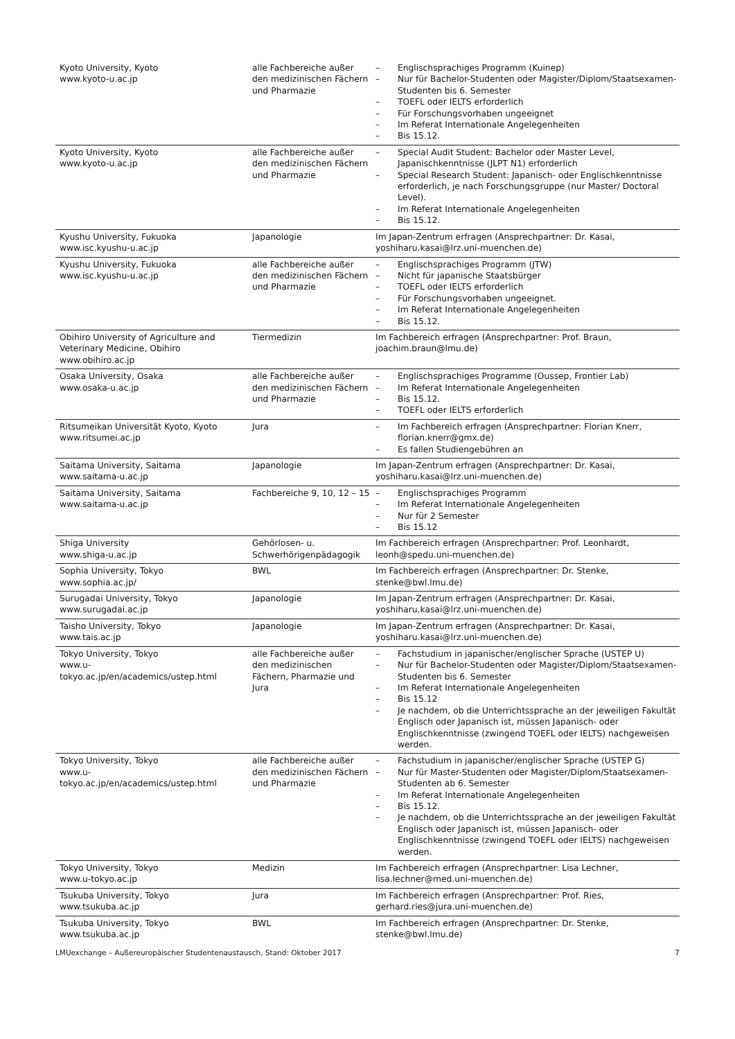| Kyoto University, Kyoto www.kyoto-u.ac.jp | alle Fachbereiche außer den medizinischen Fächern und Pharmazie | – Englischsprachiges Programm (Kuinep) – Nur für Bachelor-Studenten oder Magister/Diplom/Staatsexamen-Studenten bis 6. Semester – TOEFL oder IELTS erforderlich – Für Forschungsvorhaben ungeeignet – Im Referat Internationale Angelegenheiten – Bis 15.12. |
| Kyoto University, Kyoto www.kyoto-u.ac.jp | alle Fachbereiche außer den medizinischen Fächern und Pharmazie | – Special Audit Student: Bachelor oder Master Level, Japanischkenntnisse (JLPT N1) erforderlich – Special Research Student: Japanisch- oder Englischkenntnisse erforderlich, je nach Forschungsgruppe (nur Master/ Doctoral Level). – Im Referat Internationale Angelegenheiten – Bis 15.12. |
| Kyushu University, Fukuoka www.isc.kyushu-u.ac.jp | Japanologie | Im Japan-Zentrum erfragen (Ansprechpartner: Dr. Kasai, yoshiharu.kasai@lrz.uni-muenchen.de) |
| Kyushu University, Fukuoka www.isc.kyushu-u.ac.jp | alle Fachbereiche außer den medizinischen Fächern und Pharmazie | – Englischsprachiges Programm (JTW) – Nicht für japanische Staatsbürger – TOEFL oder IELTS erforderlich – Für Forschungsvorhaben ungeeignet. – Im Referat Internationale Angelegenheiten – Bis 15.12. |
| Obihiro University of Agriculture and Veterinary Medicine, Obihiro www.obihiro.ac.jp | Tiermedizin | Im Fachbereich erfragen (Ansprechpartner: Prof. Braun, joachim.braun@lmu.de) |
| Osaka University, Osaka www.osaka-u.ac.jp | alle Fachbereiche außer den medizinischen Fächern und Pharmazie | – Englischsprachiges Programme (Oussep, Frontier Lab) – Im Referat Internationale Angelegenheiten – Bis 15.12. – TOEFL oder IELTS erforderlich |
| Ritsumeikan Universität Kyoto, Kyoto www.ritsumei.ac.jp | Jura | – Im Fachbereich erfragen (Ansprechpartner: Florian Knerr, florian.knerr@gmx.de) – Es fallen Studiengebühren an |
| Saitama University, Saitama www.saitama-u.ac.jp | Japanologie | Im Japan-Zentrum erfragen (Ansprechpartner: Dr. Kasai, yoshiharu.kasai@lrz.uni-muenchen.de) |
| Saitama University, Saitama www.saitama-u.ac.jp | Fachbereiche 9, 10, 12 – 15 | – Englischsprachiges Programm – Im Referat Internationale Angelegenheiten – Nur für 2 Semester – Bis 15.12 |
| Shiga University www.shiga-u.ac.jp | Gehörlosen- u. Schwerhörigenpädagogik | Im Fachbereich erfragen (Ansprechpartner: Prof. Leonhardt, leonh@spedu.uni-muenchen.de) |
| Sophia University, Tokyo www.sophia.ac.jp/ | BWL | Im Fachbereich erfragen (Ansprechpartner: Dr. Stenke, stenke@bwl.lmu.de) |
| Surugadai University, Tokyo www.surugadai.ac.jp | Japanologie | Im Japan-Zentrum erfragen (Ansprechpartner: Dr. Kasai, yoshiharu.kasai@lrz.uni-muenchen.de) |
| Taisho University, Tokyo www.tais.ac.jp | Japanologie | Im Japan-Zentrum erfragen (Ansprechpartner: Dr. Kasai, yoshiharu.kasai@lrz.uni-muenchen.de) |
| Tokyo University, Tokyo www.u- tokyo.ac.jp/en/academics/ustep.html | alle Fachbereiche außer den medizinischen Fächern, Pharmazie und Jura | – Fachstudium in japanischer/englischer Sprache (USTEP U) – Nur für Bachelor-Studenten oder Magister/Diplom/Staatsexamen-Studenten bis 6. Semester – Im Referat Internationale Angelegenheiten – Bis 15.12 – Je nachdem, ob die Unterrichtssprache an der jeweiligen Fakultät Englisch oder Japanisch ist, müssen Japanisch- oder Englischkenntnisse (zwingend TOEFL oder IELTS) nachgeweisen werden. |
| Tokyo University, Tokyo www.u- tokyo.ac.jp/en/academics/ustep.html | alle Fachbereiche außer den medizinischen Fächern und Pharmazie | – Fachstudium in japanischer/englischer Sprache (USTEP G) – Nur für Master-Studenten oder Magister/Diplom/Staatsexamen-Studenten ab 6. Semester – Im Referat Internationale Angelegenheiten – Bis 15.12. – Je nachdem, ob die Unterrichtssprache an der jeweiligen Fakultät Englisch oder Japanisch ist, müssen Japanisch- oder Englischkenntnisse (zwingend TOEFL oder IELTS) nachgeweisen werden. |
| Tokyo University, Tokyo www.u-tokyo.ac.jp | Medizin | Im Fachbereich erfragen (Ansprechpartner: Lisa Lechner, lisa.lechner@med.uni-muenchen.de) |
| Tsukuba University, Tokyo www.tsukuba.ac.jp | Jura | Im Fachbereich erfragen (Ansprechpartner: Prof. Ries, gerhard.ries@jura.uni-muenchen.de) |
| Tsukuba University, Tokyo www.tsukuba.ac.jp | BWL | Im Fachbereich erfragen (Ansprechpartner: Dr. Stenke, stenke@bwl.lmu.de) |
LMUexchange – Außereuropäischer Studentenaustausch, Stand: Oktober 2017 7